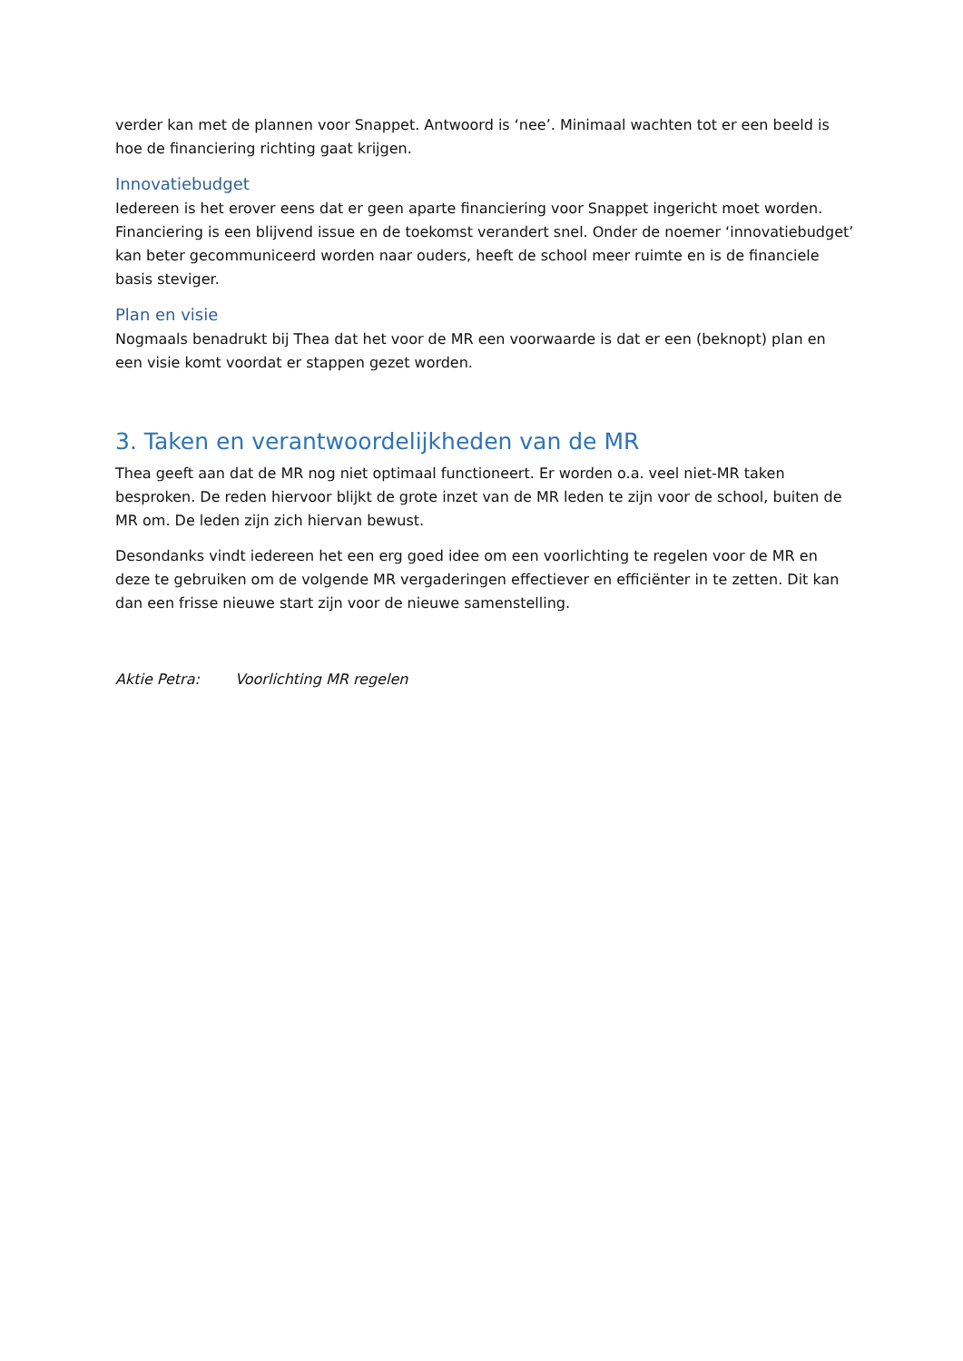verder kan met de plannen voor Snappet. Antwoord is ‘nee’. Minimaal wachten tot er een beeld is hoe de financiering richting gaat krijgen.
Innovatiebudget
Iedereen is het erover eens dat er geen aparte financiering voor Snappet ingericht moet worden. Financiering is een blijvend issue en de toekomst verandert snel. Onder de noemer ‘innovatiebudget’ kan beter gecommuniceerd worden naar ouders, heeft de school meer ruimte en is de financiele basis steviger.
Plan en visie
Nogmaals benadrukt bij Thea dat het voor de MR een voorwaarde is dat er een (beknopt) plan en een visie komt voordat er stappen gezet worden.
3. Taken en verantwoordelijkheden van de MR
Thea geeft aan dat de MR nog niet optimaal functioneert. Er worden o.a. veel niet-MR taken besproken. De reden hiervoor blijkt de grote inzet van de MR leden te zijn voor de school, buiten de MR om. De leden zijn zich hiervan bewust.
Desondanks vindt iedereen het een erg goed idee om een voorlichting te regelen voor de MR en deze te gebruiken om de volgende MR vergaderingen effectiever en efficiënter in te zetten. Dit kan dan een frisse nieuwe start zijn voor de nieuwe samenstelling.
Aktie Petra: Voorlichting MR regelen